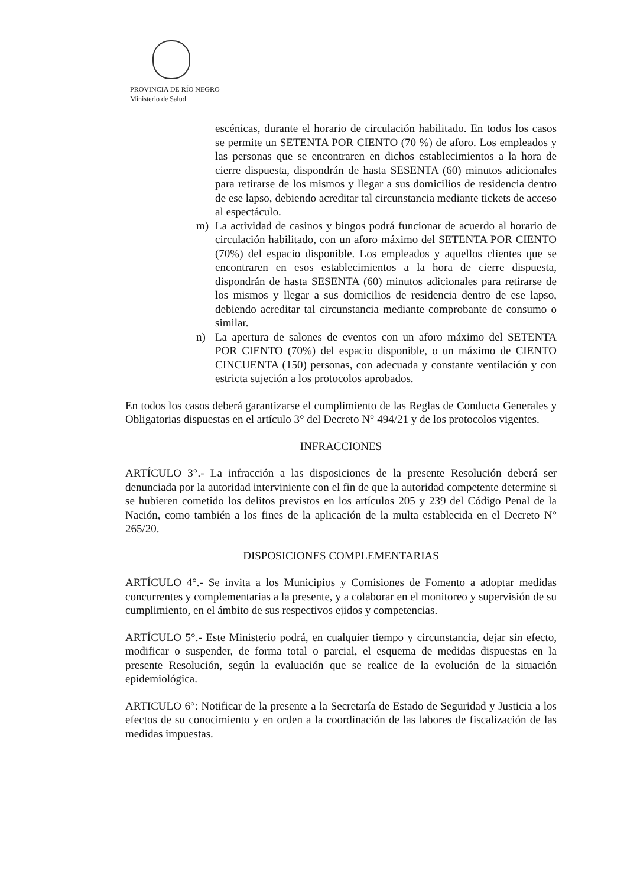PROVINCIA DE RÍO NEGRO
Ministerio de Salud
escénicas, durante el horario de circulación habilitado. En todos los casos se permite un SETENTA POR CIENTO (70 %) de aforo. Los empleados y las personas que se encontraren en dichos establecimientos a la hora de cierre dispuesta, dispondrán de hasta SESENTA (60) minutos adicionales para retirarse de los mismos y llegar a sus domicilios de residencia dentro de ese lapso, debiendo acreditar tal circunstancia mediante tickets de acceso al espectáculo.
m) La actividad de casinos y bingos podrá funcionar de acuerdo al horario de circulación habilitado, con un aforo máximo del SETENTA POR CIENTO (70%) del espacio disponible. Los empleados y aquellos clientes que se encontraren en esos establecimientos a la hora de cierre dispuesta, dispondrán de hasta SESENTA (60) minutos adicionales para retirarse de los mismos y llegar a sus domicilios de residencia dentro de ese lapso, debiendo acreditar tal circunstancia mediante comprobante de consumo o similar.
n) La apertura de salones de eventos con un aforo máximo del SETENTA POR CIENTO (70%) del espacio disponible, o un máximo de CIENTO CINCUENTA (150) personas, con adecuada y constante ventilación y con estricta sujeción a los protocolos aprobados.
En todos los casos deberá garantizarse el cumplimiento de las Reglas de Conducta Generales y Obligatorias dispuestas en el artículo 3° del Decreto N° 494/21 y de los protocolos vigentes.
INFRACCIONES
ARTÍCULO 3°.- La infracción a las disposiciones de la presente Resolución deberá ser denunciada por la autoridad interviniente con el fin de que la autoridad competente determine si se hubieren cometido los delitos previstos en los artículos 205 y 239 del Código Penal de la Nación, como también a los fines de la aplicación de la multa establecida en el Decreto N° 265/20.
DISPOSICIONES COMPLEMENTARIAS
ARTÍCULO 4°.- Se invita a los Municipios y Comisiones de Fomento a adoptar medidas concurrentes y complementarias a la presente, y a colaborar en el monitoreo y supervisión de su cumplimiento, en el ámbito de sus respectivos ejidos y competencias.
ARTÍCULO 5°.- Este Ministerio podrá, en cualquier tiempo y circunstancia, dejar sin efecto, modificar o suspender, de forma total o parcial, el esquema de medidas dispuestas en la presente Resolución, según la evaluación que se realice de la evolución de la situación epidemiológica.
ARTICULO 6°: Notificar de la presente a la Secretaría de Estado de Seguridad y Justicia a los efectos de su conocimiento y en orden a la coordinación de las labores de fiscalización de las medidas impuestas.